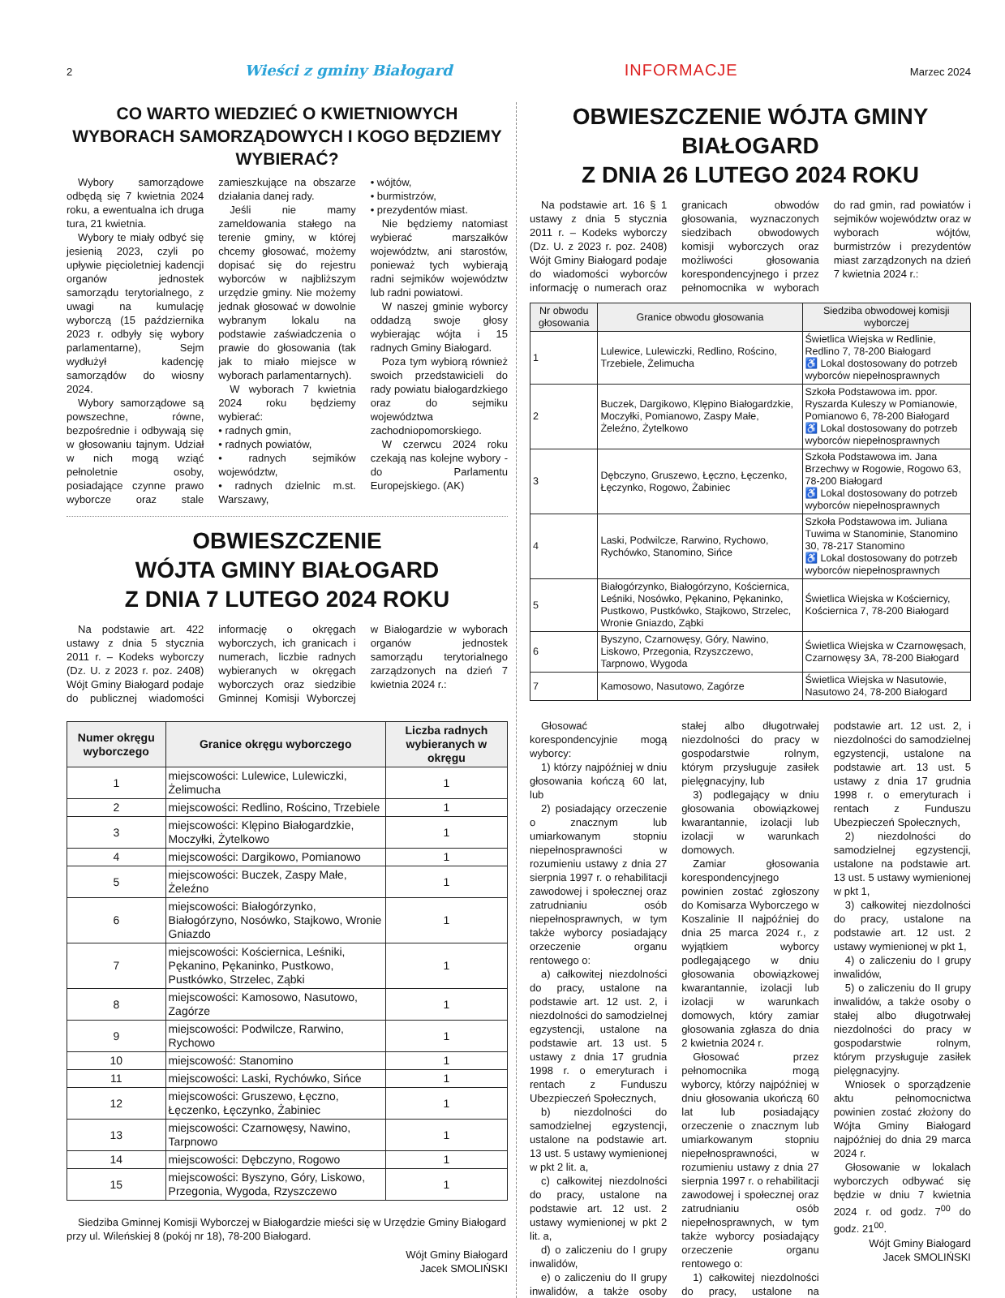2 Wieści z gminy Białogard INFORMACJE Marzec 2024
CO WARTO WIEDZIEĆ O KWIETNIOWYCH WYBORACH SAMORZĄDOWYCH I KOGO BĘDZIEMY WYBIERAĆ?
Wybory samorządowe odbędą się 7 kwietnia 2024 roku, a ewentualna ich druga tura, 21 kwietnia.
Wybory te miały odbyć się jesienią 2023, czyli po upływie pięcioletniej kadencji organów jednostek samorządu terytorialnego, z uwagi na kumulację wyborczą (15 października 2023 r. odbyły się wybory parlamentarne), Sejm wydłużył kadencję samorządów do wiosny 2024.
Wybory samorządowe są powszechne, równe, bezpośrednie i odbywają się w głosowaniu tajnym. Udział w nich mogą wziąć pełnoletnie osoby, posiadające czynne prawo wyborcze oraz stale zamieszkujące na obszarze działania danej rady.
Jeśli nie mamy zameldowania stałego na terenie gminy, w której chcemy głosować, możemy dopisać się do rejestru wyborców w najbliższym urzędzie gminy. Nie możemy jednak głosować w dowolnie wybranym lokalu na podstawie zaświadczenia o prawie do głosowania (tak jak to miało miejsce w wyborach parlamentarnych).
W wyborach 7 kwietnia 2024 roku będziemy wybierać:
• radnych gmin,
• radnych powiatów,
• radnych sejmików województw,
• radnych dzielnic m.st. Warszawy,
• wójtów,
• burmistrzów,
• prezydentów miast.
Nie będziemy natomiast wybierać marszałków województw, ani starostów, ponieważ tych wybierają radni sejmików województw lub radni powiatowi.
W naszej gminie wyborcy oddadzą swoje głosy wybierając wójta i 15 radnych Gminy Białogard.
Poza tym wybiorą również swoich przedstawicieli do rady powiatu białogardzkiego oraz do sejmiku województwa zachodniopomorskiego.
W czerwcu 2024 roku czekają nas kolejne wybory - do Parlamentu Europejskiego. (AK)
OBWIESZCZENIE
WÓJTA GMINY BIAŁOGARD
Z DNIA 7 LUTEGO 2024 ROKU
Na podstawie art. 422 ustawy z dnia 5 stycznia 2011 r. – Kodeks wyborczy (Dz. U. z 2023 r. poz. 2408) Wójt Gminy Białogard podaje do publicznej wiadomości informację o okręgach wyborczych, ich granicach i numerach, liczbie radnych wybieranych w okręgach wyborczych oraz siedzibie Gminnej Komisji Wyborczej w Białogardzie w wyborach organów jednostek samorządu terytorialnego zarządzonych na dzień 7 kwietnia 2024 r.:
| Numer okręgu wyborczego | Granice okręgu wyborczego | Liczba radnych wybieranych w okręgu |
| --- | --- | --- |
| 1 | miejscowości: Lulewice, Lulewiczki, Żelimucha | 1 |
| 2 | miejscowości: Redlino, Rościno, Trzebiele | 1 |
| 3 | miejscowości: Klępino Białogardzkie, Moczyłki, Żytelkowo | 1 |
| 4 | miejscowości: Dargikowo, Pomianowo | 1 |
| 5 | miejscowości: Buczek, Zaspy Małe, Żeleźno | 1 |
| 6 | miejscowości: Białogórzynko, Białogórzyno, Nosówko, Stajkowo, Wronie Gniazdo | 1 |
| 7 | miejscowości: Kościernica, Leśniki, Pękanino, Pękaninko, Pustkowo, Pustkówko, Strzelec, Ząbki | 1 |
| 8 | miejscowości: Kamosowo, Nasutowo, Zagórze | 1 |
| 9 | miejscowości: Podwilcze, Rarwino, Rychowo | 1 |
| 10 | miejscowość: Stanomino | 1 |
| 11 | miejscowości: Laski, Rychówko, Sińce | 1 |
| 12 | miejscowości: Gruszewo, Łęczno, Łęczenko, Łęczynko, Żabiniec | 1 |
| 13 | miejscowości: Czarnowęsy, Nawino, Tarpnowo | 1 |
| 14 | miejscowości: Dębczyno, Rogowo | 1 |
| 15 | miejscowości: Byszyno, Góry, Liskowo, Przegonia, Wygoda, Rzyszczewo | 1 |
Siedziba Gminnej Komisji Wyborczej w Białogardzie mieści się w Urzędzie Gminy Białogard przy ul. Wileńskiej 8 (pokój nr 18), 78-200 Białogard.
Wójt Gminy Białogard
Jacek SMOLIŃSKI
OBWIESZCZENIE WÓJTA GMINY BIAŁOGARD
Z DNIA 26 LUTEGO 2024 ROKU
Na podstawie art. 16 § 1 ustawy z dnia 5 stycznia 2011 r. – Kodeks wyborczy (Dz. U. z 2023 r. poz. 2408) Wójt Gminy Białogard podaje do wiadomości wyborców informację o numerach oraz granicach obwodów głosowania, wyznaczonych siedzibach obwodowych komisji wyborczych oraz możliwości głosowania korespondencyjnego i przez pełnomocnika w wyborach do rad gmin, rad powiatów i sejmików województw oraz w wyborach wójtów, burmistrzów i prezydentów miast zarządzonych na dzień 7 kwietnia 2024 r.:
| Nr obwodu głosowania | Granice obwodu głosowania | Siedziba obwodowej komisji wyborczej |
| --- | --- | --- |
| 1 | Lulewice, Lulewiczki, Redlino, Rościno, Trzebiele, Żelimucha | Świetlica Wiejska w Redlinie, Redlino 7, 78-200 Białogard ♿ Lokal dostosowany do potrzeb wyborców niepełnosprawnych |
| 2 | Buczek, Dargikowo, Klępino Białogardzkie, Moczyłki, Pomianowo, Zaspy Małe, Żeleźno, Żytelkowo | Szkoła Podstawowa im. ppor. Ryszarda Kuleszy w Pomianowie, Pomianowo 6, 78-200 Białogard ♿ Lokal dostosowany do potrzeb wyborców niepełnosprawnych |
| 3 | Dębczyno, Gruszewo, Łęczno, Łęczenko, Łęczynko, Rogowo, Żabiniec | Szkoła Podstawowa im. Jana Brzechwy w Rogowie, Rogowo 63, 78-200 Białogard ♿ Lokal dostosowany do potrzeb wyborców niepełnosprawnych |
| 4 | Laski, Podwilcze, Rarwino, Rychowo, Rychówko, Stanomino, Sińce | Szkoła Podstawowa im. Juliana Tuwima w Stanominie, Stanomino 30, 78-217 Stanomino ♿ Lokal dostosowany do potrzeb wyborców niepełnosprawnych |
| 5 | Białogórzynko, Białogórzyno, Kościernica, Leśniki, Nosówko, Pękanino, Pękaninko, Pustkowo, Pustkówko, Stajkowo, Strzelec, Wronie Gniazdo, Ząbki | Świetlica Wiejska w Kościernicy, Kościernica 7, 78-200 Białogard |
| 6 | Byszyno, Czarnowęsy, Góry, Nawino, Liskowo, Przegonia, Rzyszczewo, Tarpnowo, Wygoda | Świetlica Wiejska w Czarnowęsach, Czarnowęsy 3A, 78-200 Białogard |
| 7 | Kamosowo, Nasutowo, Zagórze | Świetlica Wiejska w Nasutowie, Nasutowo 24, 78-200 Białogard |
Głosować korespondencyjnie mogą wyborcy:
1) którzy najpóźniej w dniu głosowania kończą 60 lat, lub
2) posiadający orzeczenie o znacznym lub umiarkowanym stopniu niepełnosprawności w rozumieniu ustawy z dnia 27 sierpnia 1997 r. o rehabilitacji zawodowej i społecznej oraz zatrudnianiu osób niepełnosprawnych, w tym także wyborcy posiadający orzeczenie organu rentowego o:
a) całkowitej niezdolności do pracy, ustalone na podstawie art. 12 ust. 2, i niezdolności do samodzielnej egzystencji, ustalone na podstawie art. 13 ust. 5 ustawy z dnia 17 grudnia 1998 r. o emeryturach i rentach z Funduszu Ubezpieczeń Społecznych,
b) niezdolności do samodzielnej egzystencji, ustalone na podstawie art. 13 ust. 5 ustawy wymienionej w pkt 2 lit. a,
c) całkowitej niezdolności do pracy, ustalone na podstawie art. 12 ust. 2 ustawy wymienionej w pkt 2 lit. a,
d) o zaliczeniu do I grupy inwalidów,
e) o zaliczeniu do II grupy inwalidów, a także osoby stałej albo długotrwałej niezdolności do pracy w gospodarstwie rolnym, którym przysługuje zasiłek pielęgnacyjny, lub
3) podlegający w dniu głosowania obowiązkowej kwarantannie, izolacji lub izolacji w warunkach domowych.
Zamiar głosowania korespondencyjnego powinien zostać zgłoszony do Komisarza Wyborczego w Koszalinie II najpóźniej do dnia 25 marca 2024 r., z wyjątkiem wyborcy podlegającego w dniu głosowania obowiązkowej kwarantannie, izolacji lub izolacji w warunkach domowych, który zamiar głosowania zgłasza do dnia 2 kwietnia 2024 r.
Głosować przez pełnomocnika mogą wyborcy, którzy najpóźniej w dniu głosowania ukończą 60 lat lub posiadający orzeczenie o znacznym lub umiarkowanym stopniu niepełnosprawności, w rozumieniu ustawy z dnia 27 sierpnia 1997 r. o rehabilitacji zawodowej i społecznej oraz zatrudnianiu osób niepełnosprawnych, w tym także wyborcy posiadający orzeczenie organu rentowego o:
1) całkowitej niezdolności do pracy, ustalone na podstawie art. 12 ust. 2, i niezdolności do samodzielnej egzystencji, ustalone na podstawie art. 13 ust. 5 ustawy z dnia 17 grudnia 1998 r. o emeryturach i rentach z Funduszu Ubezpieczeń Społecznych,
2) niezdolności do samodzielnej egzystencji, ustalone na podstawie art. 13 ust. 5 ustawy wymienionej w pkt 1,
3) całkowitej niezdolności do pracy, ustalone na podstawie art. 12 ust. 2 ustawy wymienionej w pkt 1,
4) o zaliczeniu do I grupy inwalidów,
5) o zaliczeniu do II grupy inwalidów, a także osoby o stałej albo długotrwałej niezdolności do pracy w gospodarstwie rolnym, którym przysługuje zasiłek pielęgnacyjny.
Wniosek o sporządzenie aktu pełnomocnictwa powinien zostać złożony do Wójta Gminy Białogard najpóźniej do dnia 29 marca 2024 r.
Głosowanie w lokalach wyborczych odbywać się będzie w dniu 7 kwietnia 2024 r. od godz. 7<sup>00</sup> do godz. 21<sup>00</sup>.
Wójt Gminy Białogard
Jacek SMOLIŃSKI